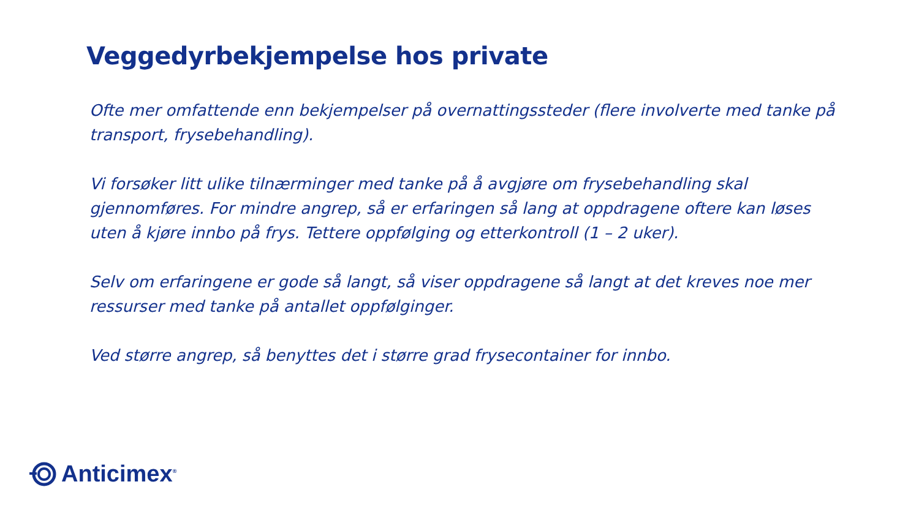Veggedyrbekjempelse hos private
Ofte mer omfattende enn bekjempelser på overnattingssteder (flere involverte med tanke på transport, frysebehandling).
Vi forsøker litt ulike tilnærminger med tanke på å avgjøre om frysebehandling skal gjennomføres. For mindre angrep, så er erfaringen så lang at oppdragene oftere kan løses uten å kjøre innbo på frys. Tettere oppfølging og etterkontroll (1 – 2 uker).
Selv om erfaringene er gode så langt, så viser oppdragene så langt at det kreves noe mer ressurser med tanke på antallet oppfølginger.
Ved større angrep, så benyttes det i større grad frysecontainer for innbo.
Anticimex<sup>®</sup>